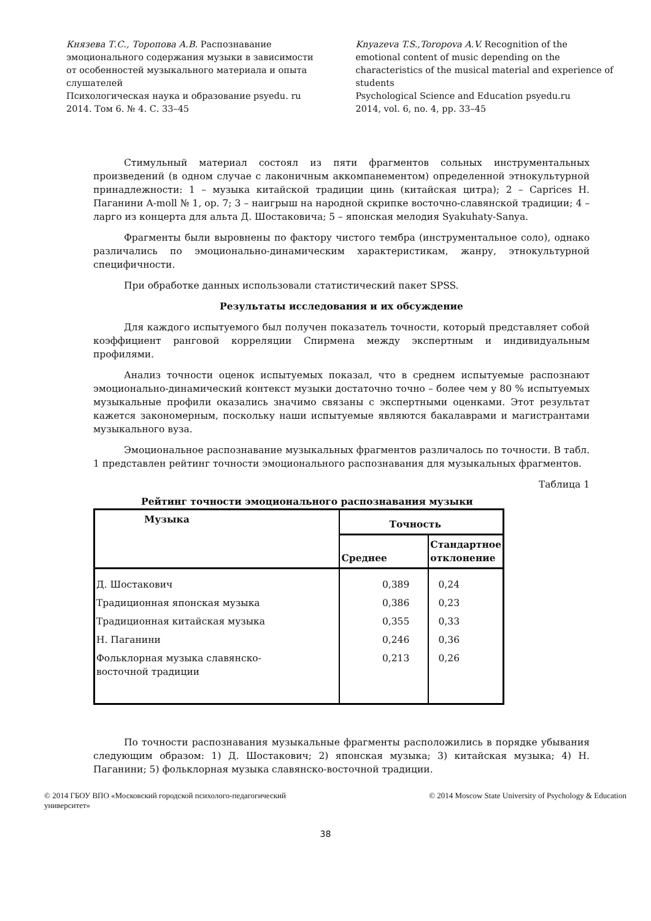Князева Т.С., Торопова А.В. Распознавание эмоционального содержания музыки в зависимости от особенностей музыкального материала и опыта слушателей
Психологическая наука и образование psyedu. ru
2014. Том 6. № 4. С. 33–45
Knyazeva T.S.,Toropova A.V. Recognition of the emotional content of music depending on the characteristics of the musical material and experience of students
Psychological Science and Education psyedu.ru
2014, vol. 6, no. 4, pp. 33–45
Стимульный материал состоял из пяти фрагментов сольных инструментальных произведений (в одном случае с лаконичным аккомпанементом) определенной этнокультурной принадлежности: 1 – музыка китайской традиции цинь (китайская цитра); 2 – Caprices Н. Паганини A-moll № 1, op. 7; 3 – наигрыш на народной скрипке восточно-славянской традиции; 4 – ларго из концерта для альта Д. Шостаковича; 5 – японская мелодия Syakuhaty-Sanya.
Фрагменты были выровнены по фактору чистого тембра (инструментальное соло), однако различались по эмоционально-динамическим характеристикам, жанру, этнокультурной специфичности.
При обработке данных использовали статистический пакет SPSS.
Результаты исследования и их обсуждение
Для каждого испытуемого был получен показатель точности, который представляет собой коэффициент ранговой корреляции Спирмена между экспертным и индивидуальным профилями.
Анализ точности оценок испытуемых показал, что в среднем испытуемые распознают эмоционально-динамический контекст музыки достаточно точно – более чем у 80 % испытуемых музыкальные профили оказались значимо связаны с экспертными оценками. Этот результат кажется закономерным, поскольку наши испытуемые являются бакалаврами и магистрантами музыкального вуза.
Эмоциональное распознавание музыкальных фрагментов различалось по точности. В табл. 1 представлен рейтинг точности эмоционального распознавания для музыкальных фрагментов.
Таблица 1
Рейтинг точности эмоционального распознавания музыки
| Музыка | Точность | |
| --- | --- | --- |
| | Среднее | Стандартное отклонение |
| Д. Шостакович | 0,389 | 0,24 |
| Традиционная японская музыка | 0,386 | 0,23 |
| Традиционная китайская музыка | 0,355 | 0,33 |
| Н. Паганини | 0,246 | 0,36 |
| Фольклорная музыка славянско- восточной традиции | 0,213 | 0,26 |
По точности распознавания музыкальные фрагменты расположились в порядке убывания следующим образом: 1) Д. Шостакович; 2) японская музыка; 3) китайская музыка; 4) Н. Паганини; 5) фольклорная музыка славянско-восточной традиции.
© 2014 ГБОУ ВПО «Московский городской психолого-педагогический
университет»
© 2014 Moscow State University of Psychology & Education
38